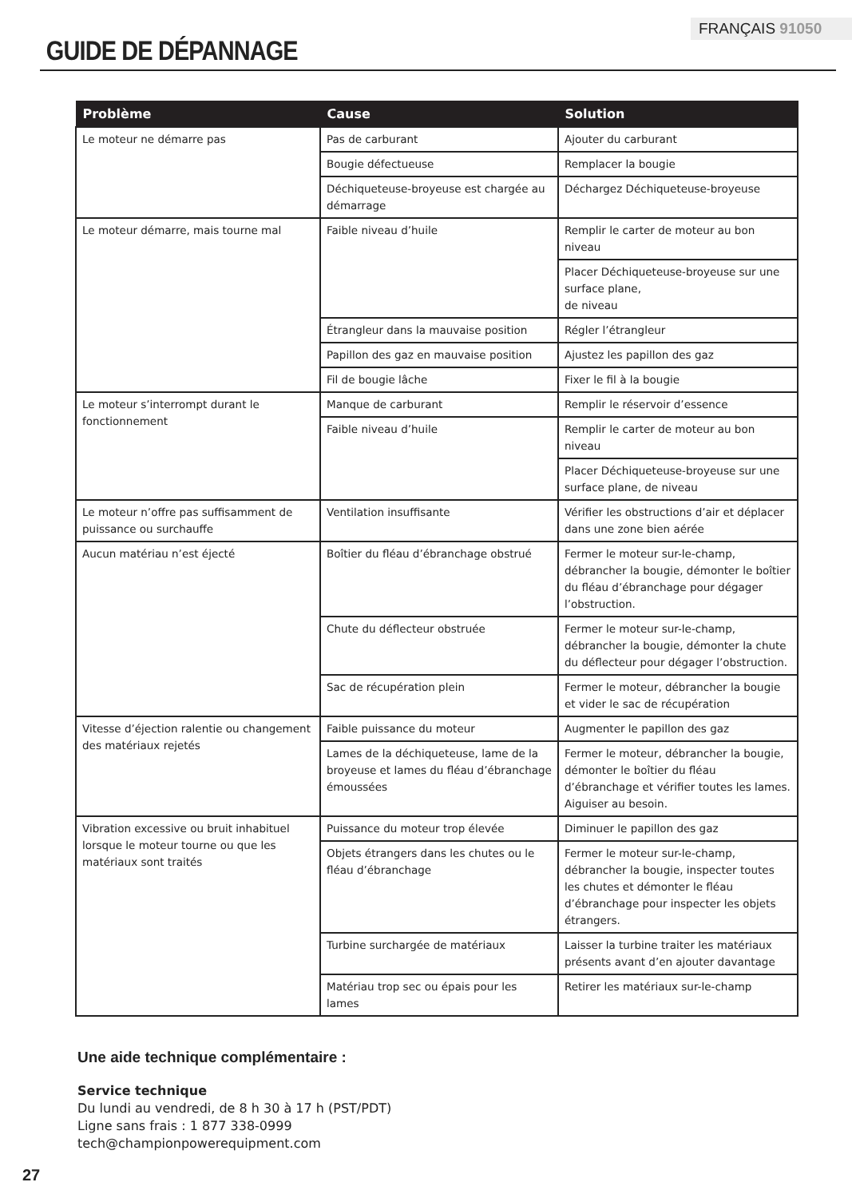FRANÇAIS 91050
GUIDE DE DÉPANNAGE
| Problème | Cause | Solution |
| --- | --- | --- |
| Le moteur ne démarre pas | Pas de carburant | Ajouter du carburant |
| | Bougie défectueuse | Remplacer la bougie |
| | Déchiqueteuse-broyeuse est chargée au démarrage | Déchargez Déchiqueteuse-broyeuse |
| Le moteur démarre, mais tourne mal | Faible niveau d’huile | Remplir le carter de moteur au bon niveau |
| | | Placer Déchiqueteuse-broyeuse sur une surface plane, de niveau |
| | Étrangleur dans la mauvaise position | Régler l’étrangleur |
| | Papillon des gaz en mauvaise position | Ajustez les papillon des gaz |
| | Fil de bougie lâche | Fixer le fil à la bougie |
| Le moteur s’interrompt durant le fonctionnement | Manque de carburant | Remplir le réservoir d’essence |
| | Faible niveau d’huile | Remplir le carter de moteur au bon niveau |
| | | Placer Déchiqueteuse-broyeuse sur une surface plane, de niveau |
| Le moteur n’offre pas suffisamment de puissance ou surchauffe | Ventilation insuffisante | Vérifier les obstructions d’air et déplacer dans une zone bien aérée |
| Aucun matériau n’est éjecté | Boîtier du fléau d’ébranchage obstrué | Fermer le moteur sur-le-champ, débrancher la bougie, démonter le boîtier du fléau d’ébranchage pour dégager l’obstruction. |
| | Chute du déflecteur obstruée | Fermer le moteur sur-le-champ, débrancher la bougie, démonter la chute du déflecteur pour dégager l’obstruction. |
| | Sac de récupération plein | Fermer le moteur, débrancher la bougie et vider le sac de récupération |
| Vitesse d’éjection ralentie ou changement des matériaux rejetés | Faible puissance du moteur | Augmenter le papillon des gaz |
| | Lames de la déchiqueteuse, lame de la broyeuse et lames du fléau d’ébranchage émoussées | Fermer le moteur, débrancher la bougie, démonter le boîtier du fléau d’ébranchage et vérifier toutes les lames. Aiguiser au besoin. |
| Vibration excessive ou bruit inhabituel lorsque le moteur tourne ou que les matériaux sont traités | Puissance du moteur trop élevée | Diminuer le papillon des gaz |
| | Objets étrangers dans les chutes ou le fléau d’ébranchage | Fermer le moteur sur-le-champ, débrancher la bougie, inspecter toutes les chutes et démonter le fléau d’ébranchage pour inspecter les objets étrangers. |
| | Turbine surchargée de matériaux | Laisser la turbine traiter les matériaux présents avant d’en ajouter davantage |
| | Matériau trop sec ou épais pour les lames | Retirer les matériaux sur-le-champ |
Une aide technique complémentaire :
Service technique
Du lundi au vendredi, de 8 h 30 à 17 h (PST/PDT)
Ligne sans frais : 1 877 338-0999
tech@championpowerequipment.com
27